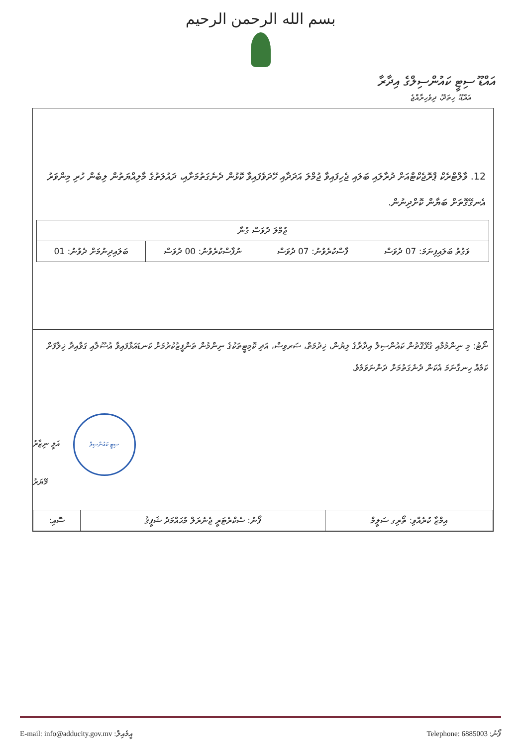بسم الله الرحمن الرحيم
އައްޑޫ ސިޓީ ކައުންސިލްގެ އިދާރާ
އައްޑޫ، ހިތަދޫ، ދިވެހިރާއްޖެ
12. ވާލްޓްރެކް ޕްރޮޖެކްޓްއަށް ދުރާލައި ބަލައި ޖެހިފައިވާ ޖުމްލަ އަދަދާއި ހޭދަވެފައިވާ ކޮޅުން ދެނެގަތުމަށާއި، ދައުލަތުގެ މާލިއްޔަތުން ލިބެން ހުރި މިންވަރު އެނގޭގޮތަށް ބަޔާން ކޮށްދިނުން.
| ޖުމްލަ ދުވަސް ގުނާ | | | |
| ވަގުތު ބަލައިފިނަމަ: 07 ދުވަސް | ފާސްކުރެވުނު: 07 ދުވަސް | ނުފާސްކުރެވުނު: 00 ދުވަސް | ބަލައިދިނުމަށް ދެވުނު: 01 |
ނޯޓު: މި ނިންމުމާއި ގުޅޭގޮތުން ކައުންސިލް އިދާރާގެ ލިޔުން، ޚިދުމަތް، ސަރވިސް، އަދި ކޮމިޓީތަކުގެ ނިންމުން ތަންފީޒުކުރުމަށް ކަނޑައަޅާފައިވާ އުސޫލާއި ގަވާއިދާ ޚިލާފަށް ކަމެއް ހިނގާނަމަ އެކަން ދެނެގަތުމަށް ދަންނަވަމެވެ.
ސިޓީ ކައުންސިލް އަލީ ނިޒާރު
މޭޔަރު
| އިމްޒާ ކުރެއްވި: ތޯރިގ ސަލީމް | ފޯނު: ސެކްރެޓަރީ ޖެނެރަލް މުޙައްމަދު ޝަފީޤު | ސޮއި: |
E-mail: info@adducity.gov.mv :އީމެއިލް Telephone: 6885003 :ފޯނު